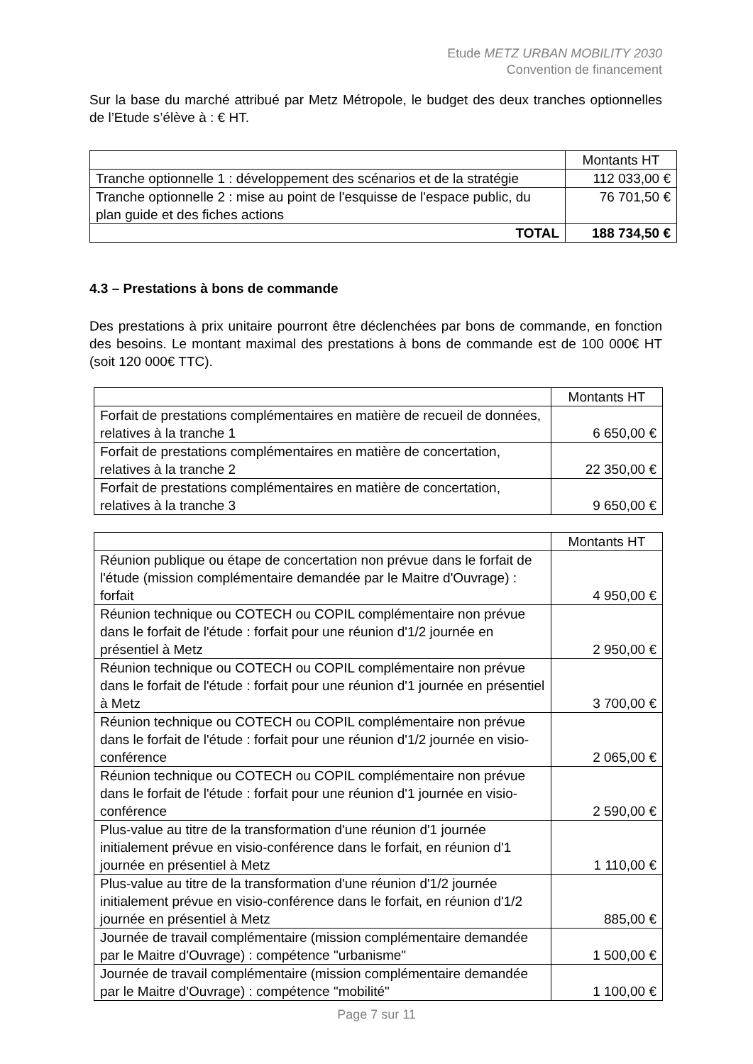Etude METZ URBAN MOBILITY 2030
Convention de financement
Sur la base du marché attribué par Metz Métropole, le budget des deux tranches optionnelles de l’Etude s’élève à : € HT.
| | Montants HT |
| Tranche optionnelle 1 : développement des scénarios et de la stratégie | 112 033,00 € |
| Tranche optionnelle 2 : mise au point de l'esquisse de l'espace public, du plan guide et des fiches actions | 76 701,50 € |
| TOTAL | 188 734,50 € |
4.3 – Prestations à bons de commande
Des prestations à prix unitaire pourront être déclenchées par bons de commande, en fonction des besoins. Le montant maximal des prestations à bons de commande est de 100 000€ HT (soit 120 000€ TTC).
| | Montants HT |
| Forfait de prestations complémentaires en matière de recueil de données, relatives à la tranche 1 | 6 650,00 € |
| Forfait de prestations complémentaires en matière de concertation, relatives à la tranche 2 | 22 350,00 € |
| Forfait de prestations complémentaires en matière de concertation, relatives à la tranche 3 | 9 650,00 € |
| | Montants HT |
| Réunion publique ou étape de concertation non prévue dans le forfait de l'étude (mission complémentaire demandée par le Maitre d'Ouvrage) : forfait | 4 950,00 € |
| Réunion technique ou COTECH ou COPIL complémentaire non prévue dans le forfait de l'étude : forfait pour une réunion d'1/2 journée en présentiel à Metz | 2 950,00 € |
| Réunion technique ou COTECH ou COPIL complémentaire non prévue dans le forfait de l'étude : forfait pour une réunion d'1 journée en présentiel à Metz | 3 700,00 € |
| Réunion technique ou COTECH ou COPIL complémentaire non prévue dans le forfait de l'étude : forfait pour une réunion d'1/2 journée en visio-conférence | 2 065,00 € |
| Réunion technique ou COTECH ou COPIL complémentaire non prévue dans le forfait de l'étude : forfait pour une réunion d'1 journée en visio-conférence | 2 590,00 € |
| Plus-value au titre de la transformation d'une réunion d'1 journée initialement prévue en visio-conférence dans le forfait, en réunion d'1 journée en présentiel à Metz | 1 110,00 € |
| Plus-value au titre de la transformation d'une réunion d'1/2 journée initialement prévue en visio-conférence dans le forfait, en réunion d'1/2 journée en présentiel à Metz | 885,00 € |
| Journée de travail complémentaire (mission complémentaire demandée par le Maitre d'Ouvrage) : compétence "urbanisme" | 1 500,00 € |
| Journée de travail complémentaire (mission complémentaire demandée par le Maitre d'Ouvrage) : compétence "mobilité" | 1 100,00 € |
Page 7 sur 11